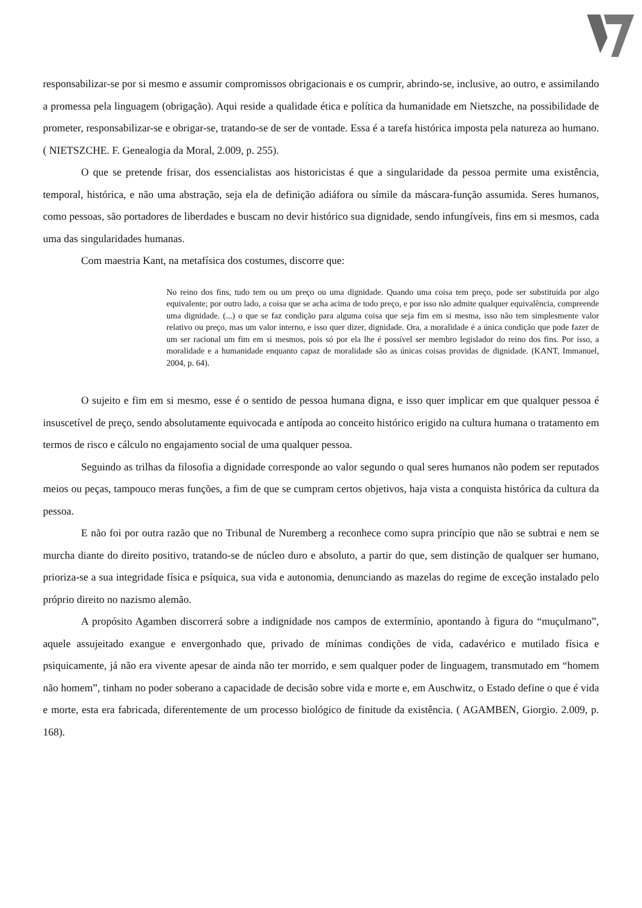responsabilizar-se por si mesmo e assumir compromissos obrigacionais e os cumprir, abrindo-se, inclusive, ao outro, e assimilando a promessa pela linguagem (obrigação). Aqui reside a qualidade ética e política da humanidade em Nietszche, na possibilidade de prometer, responsabilizar-se e obrigar-se, tratando-se de ser de vontade. Essa é a tarefa histórica imposta pela natureza ao humano. ( NIETSZCHE. F. Genealogia da Moral, 2.009, p. 255).
O que se pretende frisar, dos essencialistas aos historicistas é que a singularidade da pessoa permite uma existência, temporal, histórica, e não uma abstração, seja ela de definição adiáfora ou símile da máscara-função assumida. Seres humanos, como pessoas, são portadores de liberdades e buscam no devir histórico sua dignidade, sendo infungíveis, fins em si mesmos, cada uma das singularidades humanas.
Com maestria Kant, na metafísica dos costumes, discorre que:
No reino dos fins, tudo tem ou um preço ou uma dignidade. Quando uma coisa tem preço, pode ser substituída por algo equivalente; por outro lado, a coisa que se acha acima de todo preço, e por isso não admite qualquer equivalência, compreende uma dignidade. (...) o que se faz condição para alguma coisa que seja fim em si mesma, isso não tem simplesmente valor relativo ou preço, mas um valor interno, e isso quer dizer, dignidade. Ora, a moralidade é a única condição que pode fazer de um ser racional um fim em si mesmos, pois só por ela lhe é possível ser membro legislador do reino dos fins. Por isso, a moralidade e a humanidade enquanto capaz de moralidade são as únicas coisas providas de dignidade. (KANT, Immanuel, 2004, p. 64).
O sujeito e fim em si mesmo, esse é o sentido de pessoa humana digna, e isso quer implicar em que qualquer pessoa é insuscetível de preço, sendo absolutamente equivocada e antípoda ao conceito histórico erigido na cultura humana o tratamento em termos de risco e cálculo no engajamento social de uma qualquer pessoa.
Seguindo as trilhas da filosofia a dignidade corresponde ao valor segundo o qual seres humanos não podem ser reputados meios ou peças, tampouco meras funções, a fim de que se cumpram certos objetivos, haja vista a conquista histórica da cultura da pessoa.
E não foi por outra razão que no Tribunal de Nuremberg a reconhece como supra princípio que não se subtrai e nem se murcha diante do direito positivo, tratando-se de núcleo duro e absoluto, a partir do que, sem distinção de qualquer ser humano, prioriza-se a sua integridade física e psíquica, sua vida e autonomia, denunciando as mazelas do regime de exceção instalado pelo próprio direito no nazismo alemão.
A propósito Agamben discorrerá sobre a indignidade nos campos de extermínio, apontando à figura do “muçulmano”, aquele assujeitado exangue e envergonhado que, privado de mínimas condições de vida, cadavérico e mutilado física e psiquicamente, já não era vivente apesar de ainda não ter morrido, e sem qualquer poder de linguagem, transmutado em “homem não homem”, tinham no poder soberano a capacidade de decisão sobre vida e morte e, em Auschwitz, o Estado define o que é vida e morte, esta era fabricada, diferentemente de um processo biológico de finitude da existência. ( AGAMBEN, Giorgio. 2.009, p. 168).